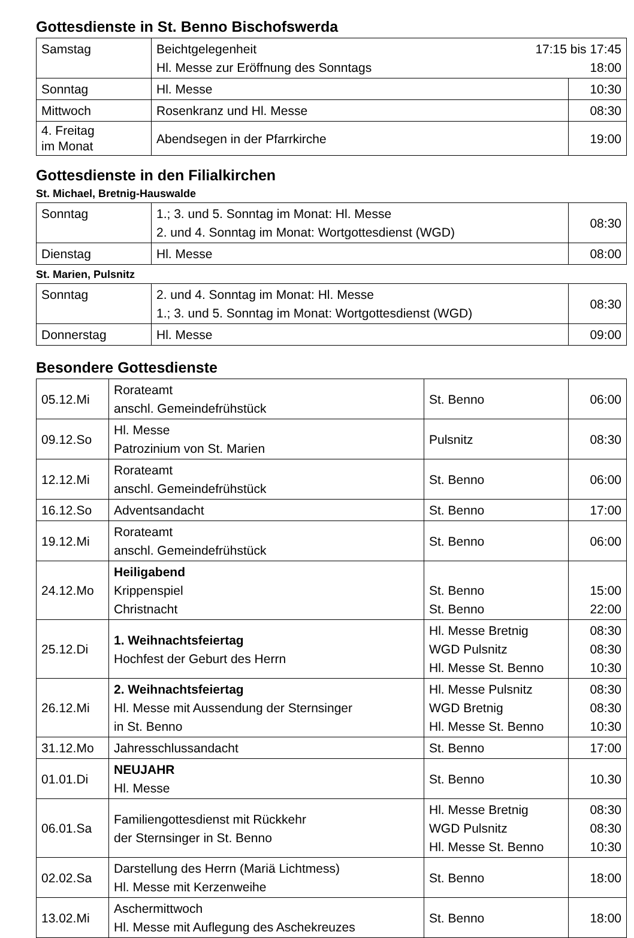Gottesdienste in St. Benno Bischofswerda
| Samstag | Beichtgelegenheit 17:15 bis 17:45 Hl. Messe zur Eröffnung des Sonntags 18:00 | |
| Sonntag | Hl. Messe | 10:30 |
| Mittwoch | Rosenkranz und Hl. Messe | 08:30 |
| 4. Freitag im Monat | Abendsegen in der Pfarrkirche | 19:00 |
Gottesdienste in den Filialkirchen
St. Michael, Bretnig-Hauswalde
| Sonntag | 1.; 3. und 5. Sonntag im Monat: Hl. Messe 2. und 4. Sonntag im Monat: Wortgottesdienst (WGD) | 08:30 |
| Dienstag | Hl. Messe | 08:00 |
St. Marien, Pulsnitz
| Sonntag | 2. und 4. Sonntag im Monat: Hl. Messe 1.; 3. und 5. Sonntag im Monat: Wortgottesdienst (WGD) | 08:30 |
| Donnerstag | Hl. Messe | 09:00 |
Besondere Gottesdienste
| 05.12.Mi | Rorateamt anschl. Gemeindefrühstück | St. Benno | 06:00 |
| 09.12.So | Hl. Messe Patrozinium von St. Marien | Pulsnitz | 08:30 |
| 12.12.Mi | Rorateamt anschl. Gemeindefrühstück | St. Benno | 06:00 |
| 16.12.So | Adventsandacht | St. Benno | 17:00 |
| 19.12.Mi | Rorateamt anschl. Gemeindefrühstück | St. Benno | 06:00 |
| 24.12.Mo | Heiligabend Krippenspiel Christnacht | St. Benno St. Benno | 15:00 22:00 |
| 25.12.Di | 1. Weihnachtsfeiertag Hochfest der Geburt des Herrn | Hl. Messe Bretnig WGD Pulsnitz Hl. Messe St. Benno | 08:30 08:30 10:30 |
| 26.12.Mi | 2. Weihnachtsfeiertag Hl. Messe mit Aussendung der Sternsinger in St. Benno | Hl. Messe Pulsnitz WGD Bretnig Hl. Messe St. Benno | 08:30 08:30 10:30 |
| 31.12.Mo | Jahresschlussandacht | St. Benno | 17:00 |
| 01.01.Di | NEUJAHR Hl. Messe | St. Benno | 10.30 |
| 06.01.Sa | Familiengottesdienst mit Rückkehr der Sternsinger in St. Benno | Hl. Messe Bretnig WGD Pulsnitz Hl. Messe St. Benno | 08:30 08:30 10:30 |
| 02.02.Sa | Darstellung des Herrn (Mariä Lichtmess) Hl. Messe mit Kerzenweihe | St. Benno | 18:00 |
| 13.02.Mi | Aschermittwoch Hl. Messe mit Auflegung des Aschekreuzes | St. Benno | 18:00 |